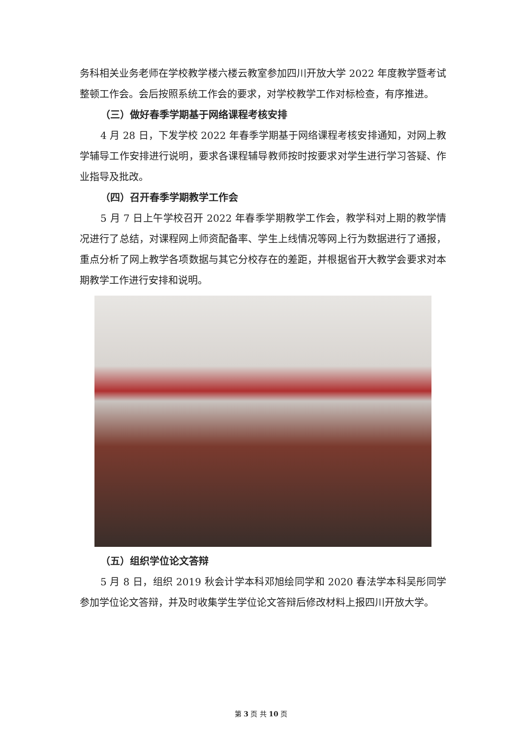务科相关业务老师在学校教学楼六楼云教室参加四川开放大学 2022 年度教学暨考试整顿工作会。会后按照系统工作会的要求，对学校教学工作对标检查，有序推进。
（三）做好春季学期基于网络课程考核安排
4 月 28 日，下发学校 2022 年春季学期基于网络课程考核安排通知，对网上教学辅导工作安排进行说明，要求各课程辅导教师按时按要求对学生进行学习答疑、作业指导及批改。
（四）召开春季学期教学工作会
5 月 7 日上午学校召开 2022 年春季学期教学工作会，教学科对上期的教学情况进行了总结，对课程网上师资配备率、学生上线情况等网上行为数据进行了通报，重点分析了网上教学各项数据与其它分校存在的差距，并根据省开大教学会要求对本期教学工作进行安排和说明。
（五）组织学位论文答辩
5 月 8 日，组织 2019 秋会计学本科邓旭绘同学和 2020 春法学本科吴彤同学参加学位论文答辩，并及时收集学生学位论文答辩后修改材料上报四川开放大学。
第 3 页 共 10 页